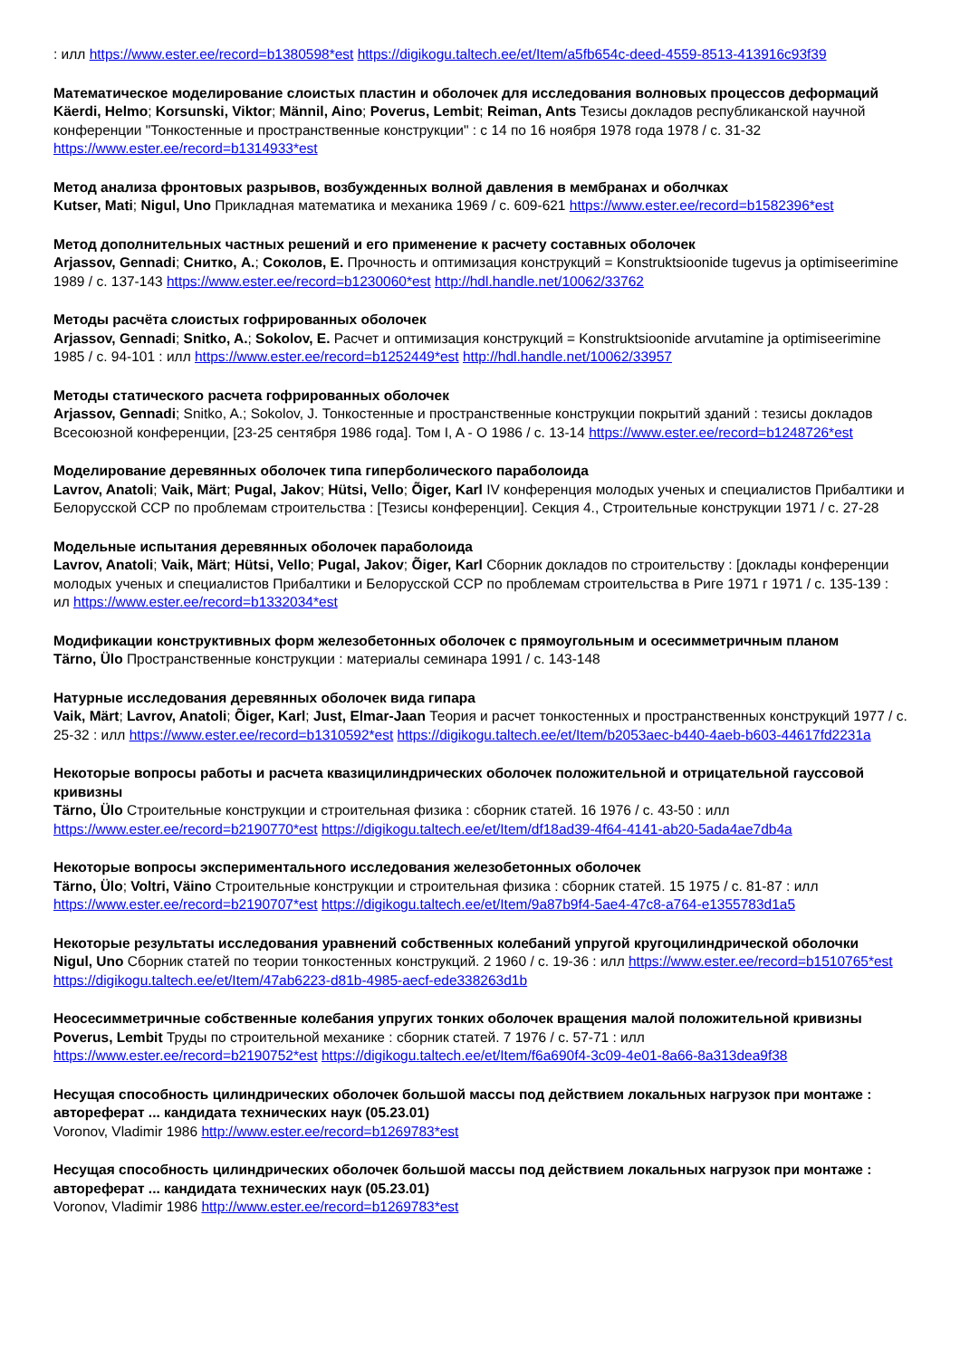: илл https://www.ester.ee/record=b1380598*est https://digikogu.taltech.ee/et/Item/a5fb654c-deed-4559-8513-413916c93f39
Математическое моделирование слоистых пластин и оболочек для исследования волновых процессов деформаций
Käerdi, Helmo; Korsunski, Viktor; Männil, Aino; Poverus, Lembit; Reiman, Ants Тезисы докладов республиканской научной конференции "Тонкостенные и пространственные конструкции" : с 14 по 16 ноября 1978 года 1978 / с. 31-32 https://www.ester.ee/record=b1314933*est
Метод анализа фронтовых разрывов, возбужденных волной давления в мембранах и оболчках
Kutser, Mati; Nigul, Uno Прикладная математика и механика 1969 / с. 609-621 https://www.ester.ee/record=b1582396*est
Метод дополнительных частных решений и его применение к расчету составных оболочек
Arjassov, Gennadi; Снитко, А.; Соколов, Е. Прочность и оптимизация конструкций = Konstruktsioonide tugevus ja optimiseerimine 1989 / с. 137-143 https://www.ester.ee/record=b1230060*est http://hdl.handle.net/10062/33762
Методы расчёта слоистых гофрированных оболочек
Arjassov, Gennadi; Snitko, A.; Sokolov, E. Расчет и оптимизация конструкций = Konstruktsioonide arvutamine ja optimiseerimine 1985 / с. 94-101 : илл https://www.ester.ee/record=b1252449*est http://hdl.handle.net/10062/33957
Методы статического расчета гофрированных оболочек
Arjassov, Gennadi; Snitko, A.; Sokolov, J. Тонкостенные и пространственные конструкции покрытий зданий : тезисы докладов Всесоюзной конференции, [23-25 сентября 1986 года]. Том I, A - O 1986 / с. 13-14 https://www.ester.ee/record=b1248726*est
Моделирование деревянных оболочек типа гиперболического параболоида
Lavrov, Anatoli; Vaik, Märt; Pugal, Jakov; Hütsi, Vello; Õiger, Karl IV конференция молодых ученых и специалистов Прибалтики и Белорусской ССР по проблемам строительства : [Тезисы конференции]. Секция 4., Строительные конструкции 1971 / с. 27-28
Модельные испытания деревянных оболочек параболоида
Lavrov, Anatoli; Vaik, Märt; Hütsi, Vello; Pugal, Jakov; Õiger, Karl Сборник докладов по строительству : [доклады конференции молодых ученых и специалистов Прибалтики и Белорусской ССР по проблемам строительства в Риге 1971 г 1971 / с. 135-139 : ил https://www.ester.ee/record=b1332034*est
Модификации конструктивных форм железобетонных оболочек с прямоугольным и осесимметричным планом
Tärno, Ülo Пространственные конструкции : материалы семинара 1991 / с. 143-148
Натурные исследования деревянных оболочек вида гипара
Vaik, Märt; Lavrov, Anatoli; Õiger, Karl; Just, Elmar-Jaan Теория и расчет тонкостенных и пространственных конструкций 1977 / с. 25-32 : илл https://www.ester.ee/record=b1310592*est https://digikogu.taltech.ee/et/Item/b2053aec-b440-4aeb-b603-44617fd2231a
Некоторые вопросы работы и расчета квазицилиндрических оболочек положительной и отрицательной гауссовой кривизны
Tärno, Ülo Строительные конструкции и строительная физика : сборник статей. 16 1976 / с. 43-50 : илл https://www.ester.ee/record=b2190770*est https://digikogu.taltech.ee/et/Item/df18ad39-4f64-4141-ab20-5ada4ae7db4a
Некоторые вопросы экспериментального исследования железобетонных оболочек
Tärno, Ülo; Voltri, Väino Строительные конструкции и строительная физика : сборник статей. 15 1975 / с. 81-87 : илл https://www.ester.ee/record=b2190707*est https://digikogu.taltech.ee/et/Item/9a87b9f4-5ae4-47c8-a764-e1355783d1a5
Некоторые результаты исследования уравнений собственных колебаний упругой кругоцилиндрической оболочки
Nigul, Uno Сборник статей по теории тонкостенных конструкций. 2 1960 / с. 19-36 : илл https://www.ester.ee/record=b1510765*est https://digikogu.taltech.ee/et/Item/47ab6223-d81b-4985-aecf-ede338263d1b
Неосесимметричные собственные колебания упругих тонких оболочек вращения малой положительной кривизны
Poverus, Lembit Труды по строительной механике : сборник статей. 7 1976 / с. 57-71 : илл https://www.ester.ee/record=b2190752*est https://digikogu.taltech.ee/et/Item/f6a690f4-3c09-4e01-8a66-8a313dea9f38
Несущая способность цилиндрических оболочек большой массы под действием локальных нагрузок при монтаже : автореферат ... кандидата технических наук (05.23.01)
Voronov, Vladimir 1986 http://www.ester.ee/record=b1269783*est
Несущая способность цилиндрических оболочек большой массы под действием локальных нагрузок при монтаже : автореферат ... кандидата технических наук (05.23.01)
Voronov, Vladimir 1986 http://www.ester.ee/record=b1269783*est